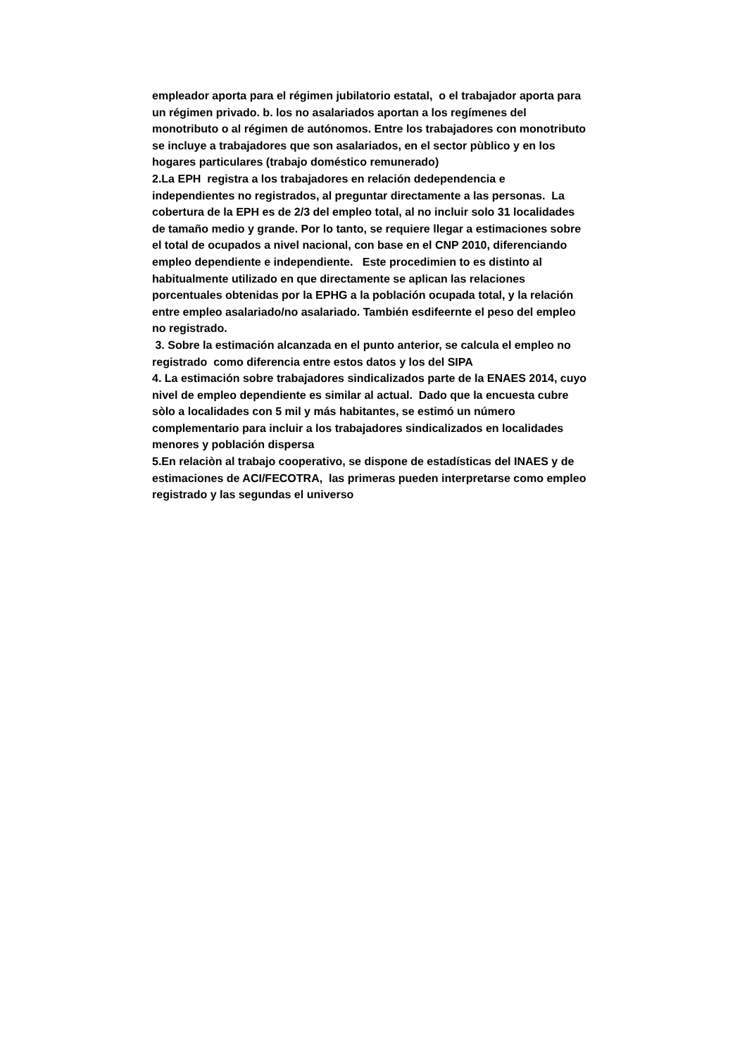empleador aporta para el régimen jubilatorio estatal, o el trabajador aporta para un régimen privado. b. los no asalariados aportan a los regímenes del monotributo o al régimen de autónomos. Entre los trabajadores con monotributo se incluye a trabajadores que son asalariados, en el sector pùblico y en los hogares particulares (trabajo doméstico remunerado)
2.La EPH registra a los trabajadores en relación dedependencia e independientes no registrados, al preguntar directamente a las personas. La cobertura de la EPH es de 2/3 del empleo total, al no incluir solo 31 localidades de tamaño medio y grande. Por lo tanto, se requiere llegar a estimaciones sobre el total de ocupados a nivel nacional, con base en el CNP 2010, diferenciando empleo dependiente e independiente. Este procedimien to es distinto al habitualmente utilizado en que directamente se aplican las relaciones porcentuales obtenidas por la EPHG a la población ocupada total, y la relación entre empleo asalariado/no asalariado. También esdifeernte el peso del empleo no registrado.
3. Sobre la estimación alcanzada en el punto anterior, se calcula el empleo no registrado como diferencia entre estos datos y los del SIPA
4. La estimación sobre trabajadores sindicalizados parte de la ENAES 2014, cuyo nivel de empleo dependiente es similar al actual. Dado que la encuesta cubre sòlo a localidades con 5 mil y más habitantes, se estimó un número complementario para incluir a los trabajadores sindicalizados en localidades menores y población dispersa
5.En relaciòn al trabajo cooperativo, se dispone de estadísticas del INAES y de estimaciones de ACI/FECOTRA, las primeras pueden interpretarse como empleo registrado y las segundas el universo